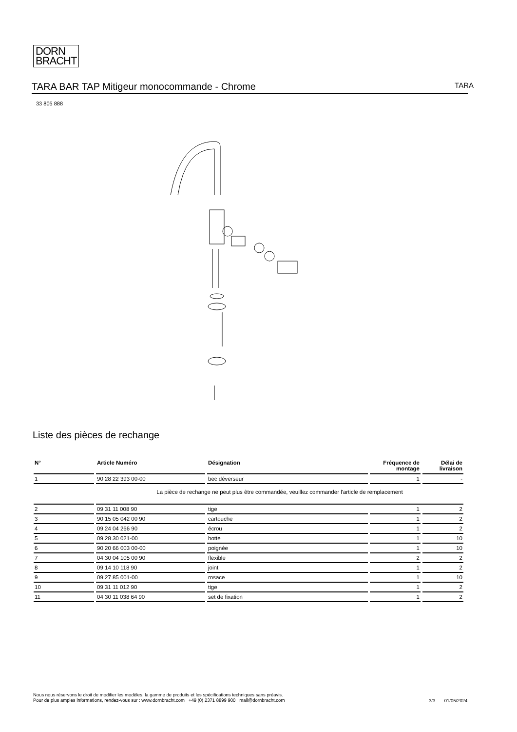DORN
BRACHT
TARA BAR TAP Mitigeur monocommande - Chrome TARA
33 805 888
Liste des pièces de rechange
| N° | Article Numéro | Désignation | Fréquence de montage | Délai de livraison |
| --- | --- | --- | --- | --- |
| 1 | 90 28 22 393 00-00 | bec déverseur | 1 | - |
| | La pièce de rechange ne peut plus être commandée, veuillez commander l'article de remplacement | | | |
| 2 | 09 31 11 008 90 | tige | 1 | 2 |
| 3 | 90 15 05 042 00 90 | cartouche | 1 | 2 |
| 4 | 09 24 04 266 90 | écrou | 1 | 2 |
| 5 | 09 28 30 021-00 | hotte | 1 | 10 |
| 6 | 90 20 66 003 00-00 | poignée | 1 | 10 |
| 7 | 04 30 04 105 00 90 | flexible | 2 | 2 |
| 8 | 09 14 10 118 90 | joint | 1 | 2 |
| 9 | 09 27 85 001-00 | rosace | 1 | 10 |
| 10 | 09 31 11 012 90 | tige | 1 | 2 |
| 11 | 04 30 11 038 64 90 | set de fixation | 1 | 2 |
Nous nous réservons le droit de modifier les modèles, la gamme de produits et les spécifications techniques sans préavis.
Pour de plus amples informations, rendez-vous sur : www.dornbracht.com +49 (0) 2371 8899 900 mail@dornbracht.com
3/3 01/05/2024